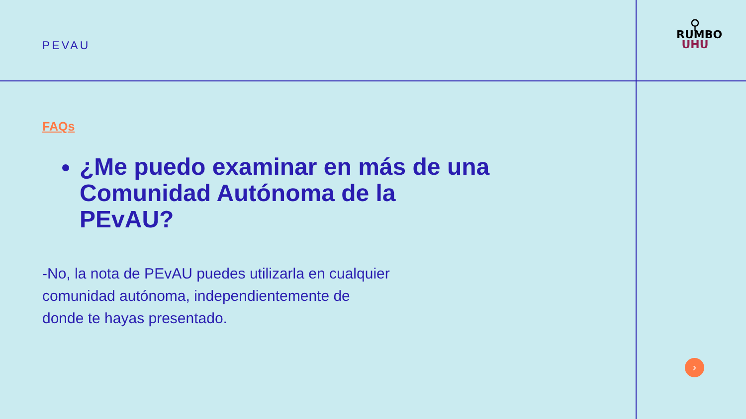PEVAU
⚲
RUMBO
UHU
FAQs
¿Me puedo examinar en más de una Comunidad Autónoma de la PEvAU?
-No, la nota de PEvAU puedes utilizarla en cualquier
comunidad autónoma, independientemente de
donde te hayas presentado.
›